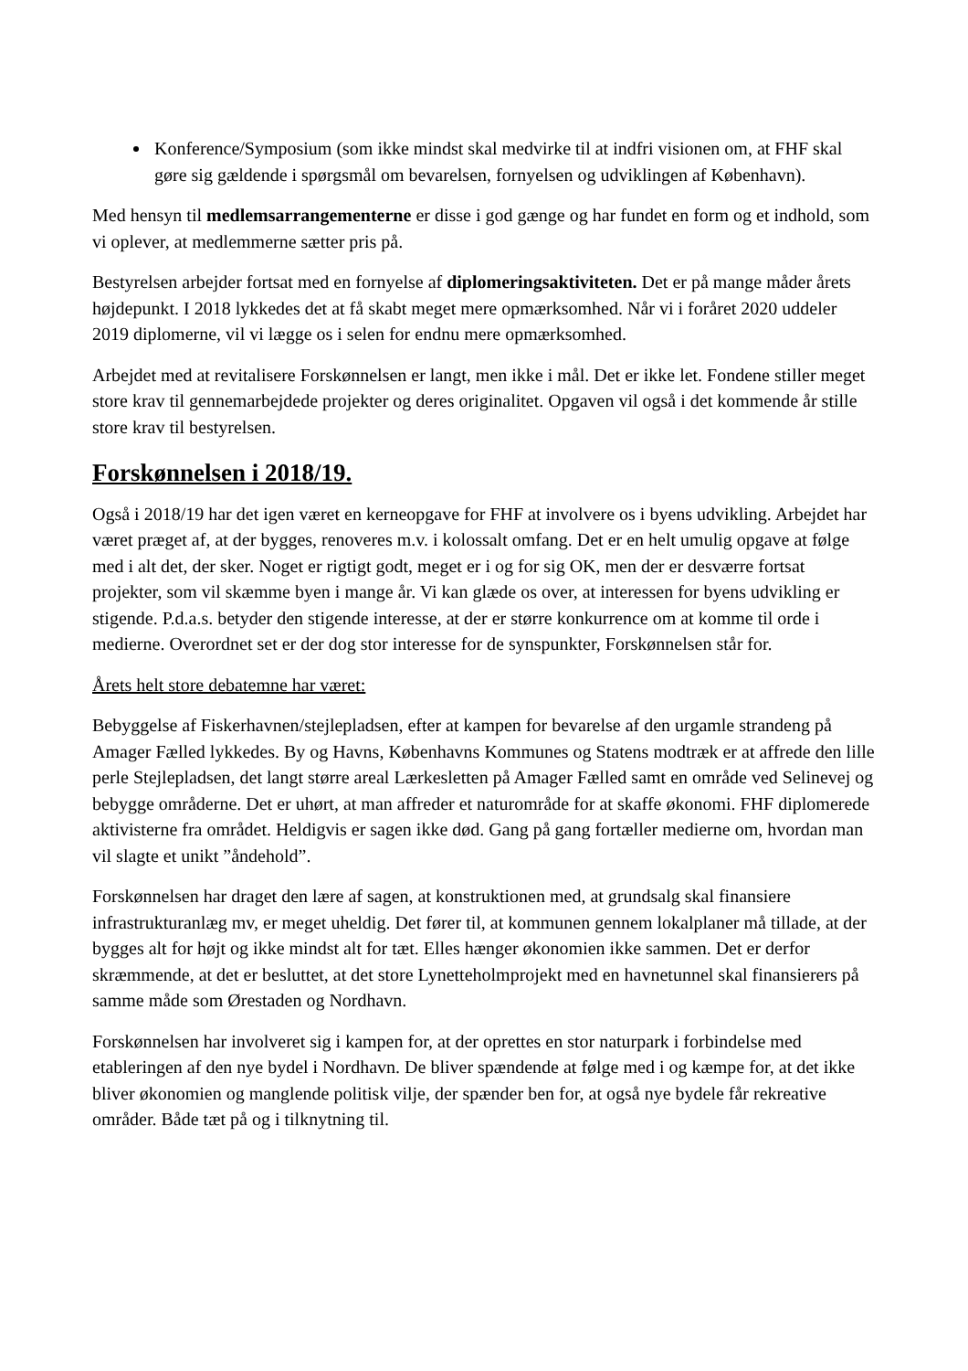Konference/Symposium (som ikke mindst skal medvirke til at indfri visionen om, at FHF skal gøre sig gældende i spørgsmål om bevarelsen, fornyelsen og udviklingen af København).
Med hensyn til medlemsarrangementerne er disse i god gænge og har fundet en form og et indhold, som vi oplever, at medlemmerne sætter pris på.
Bestyrelsen arbejder fortsat med en fornyelse af diplomeringsaktiviteten. Det er på mange måder årets højdepunkt. I 2018 lykkedes det at få skabt meget mere opmærksomhed. Når vi i foråret 2020 uddeler 2019 diplomerne, vil vi lægge os i selen for endnu mere opmærksomhed.
Arbejdet med at revitalisere Forskønnelsen er langt, men ikke i mål. Det er ikke let. Fondene stiller meget store krav til gennemarbejdede projekter og deres originalitet. Opgaven vil også i det kommende år stille store krav til bestyrelsen.
Forskønnelsen i 2018/19.
Også i 2018/19 har det igen været en kerneopgave for FHF at involvere os i byens udvikling. Arbejdet har været præget af, at der bygges, renoveres m.v. i kolossalt omfang. Det er en helt umulig opgave at følge med i alt det, der sker. Noget er rigtigt godt, meget er i og for sig OK, men der er desværre fortsat projekter, som vil skæmme byen i mange år. Vi kan glæde os over, at interessen for byens udvikling er stigende. P.d.a.s. betyder den stigende interesse, at der er større konkurrence om at komme til orde i medierne. Overordnet set er der dog stor interesse for de synspunkter, Forskønnelsen står for.
Årets helt store debatemne har været:
Bebyggelse af Fiskerhavnen/stejlepladsen, efter at kampen for bevarelse af den urgamle strandeng på Amager Fælled lykkedes. By og Havns, Københavns Kommunes og Statens modtræk er at affrede den lille perle Stejlepladsen, det langt større areal Lærkesletten på Amager Fælled samt en område ved Selinevej og bebygge områderne. Det er uhørt, at man affreder et naturområde for at skaffe økonomi. FHF diplomerede aktivisterne fra området. Heldigvis er sagen ikke død. Gang på gang fortæller medierne om, hvordan man vil slagte et unikt ”åndehold”.
Forskønnelsen har draget den lære af sagen, at konstruktionen med, at grundsalg skal finansiere infrastrukturanlæg mv, er meget uheldig. Det fører til, at kommunen gennem lokalplaner må tillade, at der bygges alt for højt og ikke mindst alt for tæt. Elles hænger økonomien ikke sammen. Det er derfor skræmmende, at det er besluttet, at det store Lynetteholmprojekt med en havnetunnel skal finansierers på samme måde som Ørestaden og Nordhavn.
Forskønnelsen har involveret sig i kampen for, at der oprettes en stor naturpark i forbindelse med etableringen af den nye bydel i Nordhavn. De bliver spændende at følge med i og kæmpe for, at det ikke bliver økonomien og manglende politisk vilje, der spænder ben for, at også nye bydele får rekreative områder. Både tæt på og i tilknytning til.